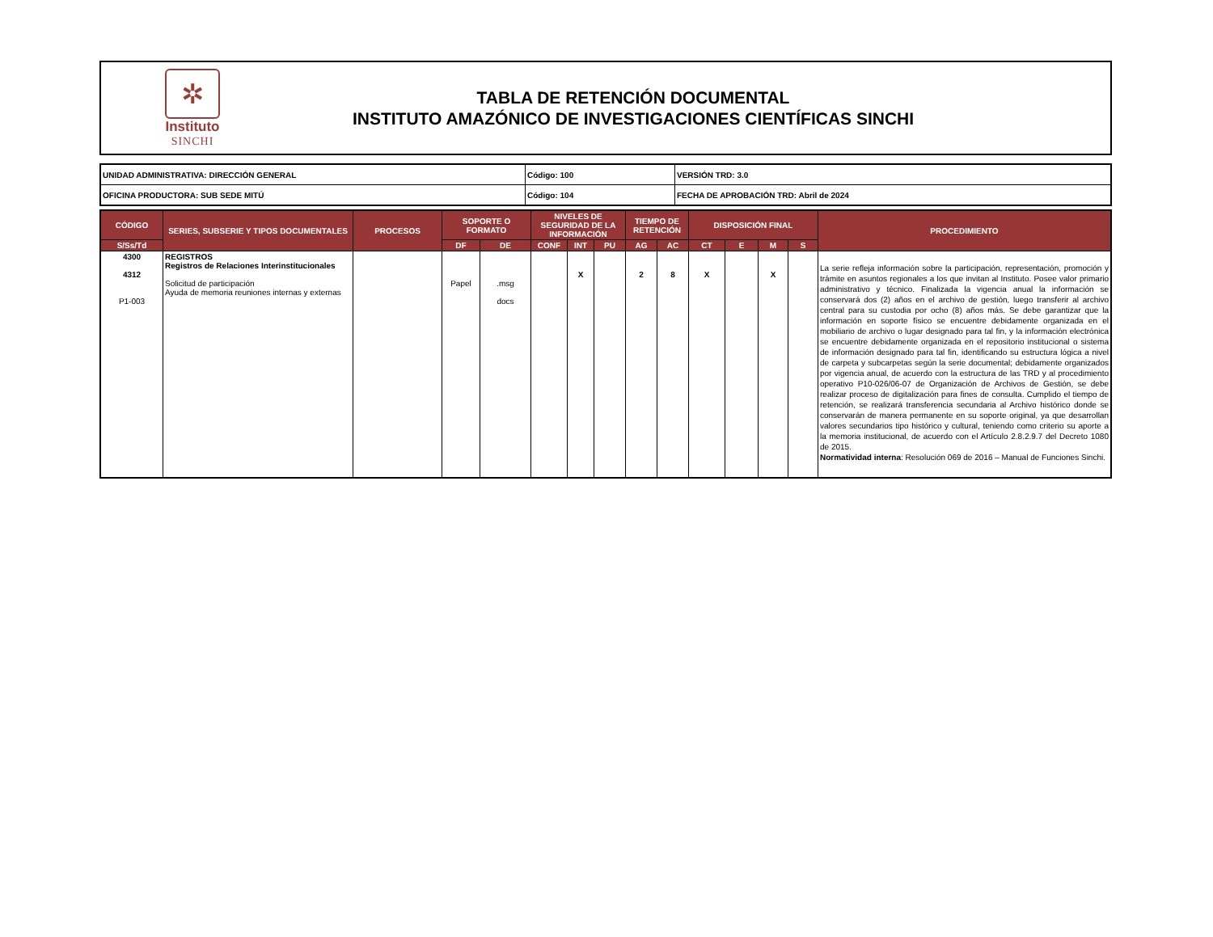✲
Instituto
SINCHI
TABLA DE RETENCIÓN DOCUMENTAL
INSTITUTO AMAZÓNICO DE INVESTIGACIONES CIENTÍFICAS SINCHI
| UNIDAD ADMINISTRATIVA: DIRECCIÓN GENERAL | Código: 100 | VERSIÓN TRD: 3.0 |
| OFICINA PRODUCTORA: SUB SEDE MITÚ | Código: 104 | FECHA DE APROBACIÓN TRD: Abril de 2024 |
| CÓDIGO | SERIES, SUBSERIE Y TIPOS DOCUMENTALES | PROCESOS | SOPORTE O FORMATO | | NIVELES DE SEGURIDAD DE LA INFORMACIÓN | | | TIEMPO DE RETENCIÓN | | DISPOSICIÓN FINAL | | | | PROCEDIMIENTO |
| --- | --- | --- | --- | --- | --- | --- | --- | --- | --- | --- | --- | --- | --- | --- |
| S/Ss/Td | | | DF | DE | CONF | INT | PU | AG | AC | CT | E | M | S | |
| 4300 4312 P1-003 | REGISTROS Registros de Relaciones Interinstitucionales Solicitud de participación Ayuda de memoria reuniones internas y externas | | Papel | .msg docs | | X | | 2 | 8 | X | | X | | La serie refleja información sobre la participación, representación, promoción y trámite en asuntos regionales a los que invitan al Instituto. Posee valor primario administrativo y técnico. Finalizada la vigencia anual la información se conservará dos (2) años en el archivo de gestión, luego transferir al archivo central para su custodia por ocho (8) años más. Se debe garantizar que la información en soporte físico se encuentre debidamente organizada en el mobiliario de archivo o lugar designado para tal fin, y la información electrónica se encuentre debidamente organizada en el repositorio institucional o sistema de información designado para tal fin, identificando su estructura lógica a nivel de carpeta y subcarpetas según la serie documental; debidamente organizados por vigencia anual, de acuerdo con la estructura de las TRD y al procedimiento operativo P10-026/06-07 de Organización de Archivos de Gestión, se debe realizar proceso de digitalización para fines de consulta. Cumplido el tiempo de retención, se realizará transferencia secundaria al Archivo histórico donde se conservarán de manera permanente en su soporte original, ya que desarrollan valores secundarios tipo histórico y cultural, teniendo como criterio su aporte a la memoria institucional, de acuerdo con el Artículo 2.8.2.9.7 del Decreto 1080 de 2015. Normatividad interna : Resolución 069 de 2016 – Manual de Funciones Sinchi. |